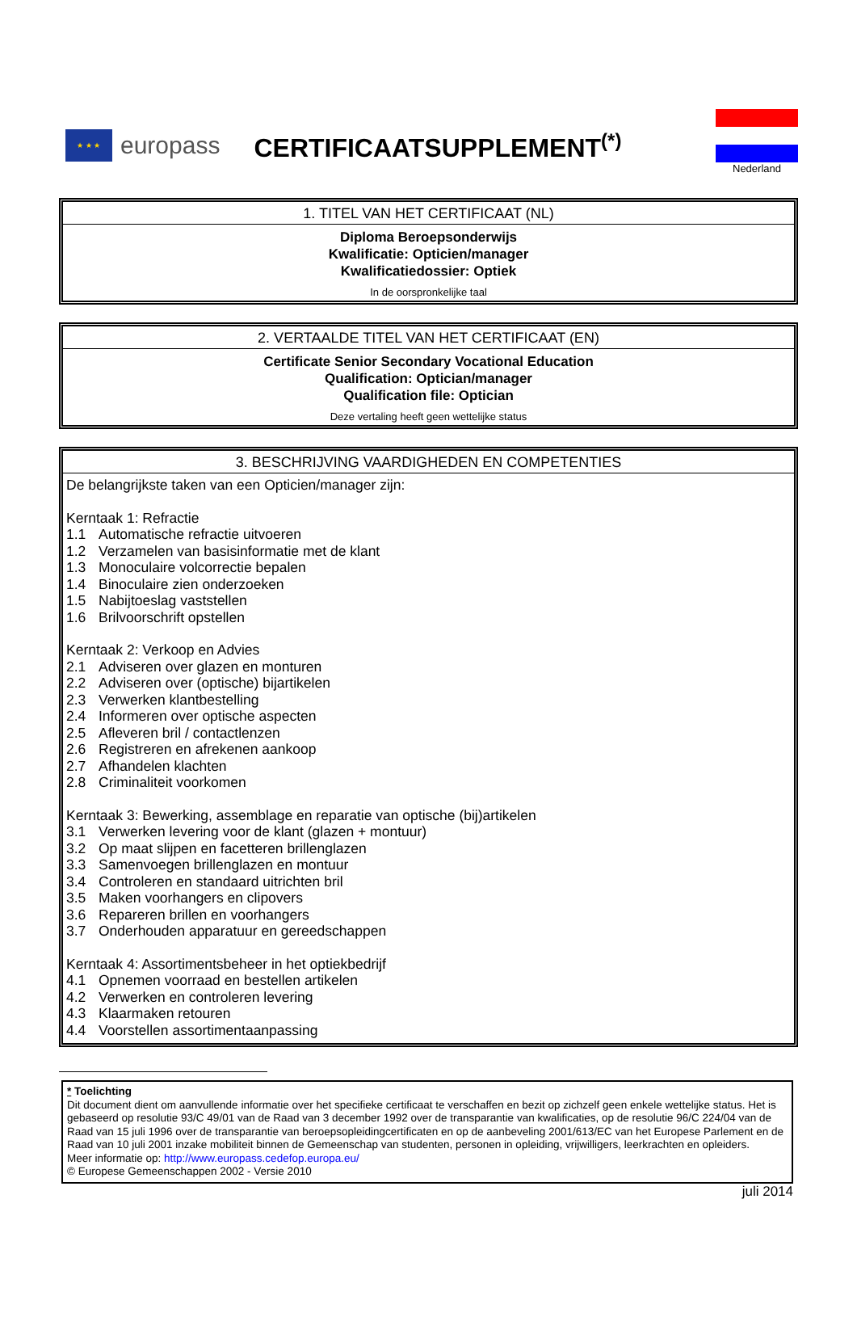★ ★ ★
europass
CERTIFICAATSUPPLEMENT<sup>(*)</sup>
Nederland
1. TITEL VAN HET CERTIFICAAT (NL)
Diploma Beroepsonderwijs
Kwalificatie: Opticien/manager
Kwalificatiedossier: Optiek
In de oorspronkelijke taal
2. VERTAALDE TITEL VAN HET CERTIFICAAT (EN)
Certificate Senior Secondary Vocational Education
Qualification: Optician/manager
Qualification file: Optician
Deze vertaling heeft geen wettelijke status
3. BESCHRIJVING VAARDIGHEDEN EN COMPETENTIES
De belangrijkste taken van een Opticien/manager zijn:
Kerntaak 1: Refractie
1.1 Automatische refractie uitvoeren
1.2 Verzamelen van basisinformatie met de klant
1.3 Monoculaire volcorrectie bepalen
1.4 Binoculaire zien onderzoeken
1.5 Nabijtoeslag vaststellen
1.6 Brilvoorschrift opstellen
Kerntaak 2: Verkoop en Advies
2.1 Adviseren over glazen en monturen
2.2 Adviseren over (optische) bijartikelen
2.3 Verwerken klantbestelling
2.4 Informeren over optische aspecten
2.5 Afleveren bril / contactlenzen
2.6 Registreren en afrekenen aankoop
2.7 Afhandelen klachten
2.8 Criminaliteit voorkomen
Kerntaak 3: Bewerking, assemblage en reparatie van optische (bij)artikelen
3.1 Verwerken levering voor de klant (glazen + montuur)
3.2 Op maat slijpen en facetteren brillenglazen
3.3 Samenvoegen brillenglazen en montuur
3.4 Controleren en standaard uitrichten bril
3.5 Maken voorhangers en clipovers
3.6 Repareren brillen en voorhangers
3.7 Onderhouden apparatuur en gereedschappen
Kerntaak 4: Assortimentsbeheer in het optiekbedrijf
4.1 Opnemen voorraad en bestellen artikelen
4.2 Verwerken en controleren levering
4.3 Klaarmaken retouren
4.4 Voorstellen assortimentaanpassing
* Toelichting
Dit document dient om aanvullende informatie over het specifieke certificaat te verschaffen en bezit op zichzelf geen enkele wettelijke status. Het is gebaseerd op resolutie 93/C 49/01 van de Raad van 3 december 1992 over de transparantie van kwalificaties, op de resolutie 96/C 224/04 van de Raad van 15 juli 1996 over de transparantie van beroepsopleidingcertificaten en op de aanbeveling 2001/613/EC van het Europese Parlement en de Raad van 10 juli 2001 inzake mobiliteit binnen de Gemeenschap van studenten, personen in opleiding, vrijwilligers, leerkrachten en opleiders.
Meer informatie op: http://www.europass.cedefop.europa.eu/
© Europese Gemeenschappen 2002 - Versie 2010
juli 2014